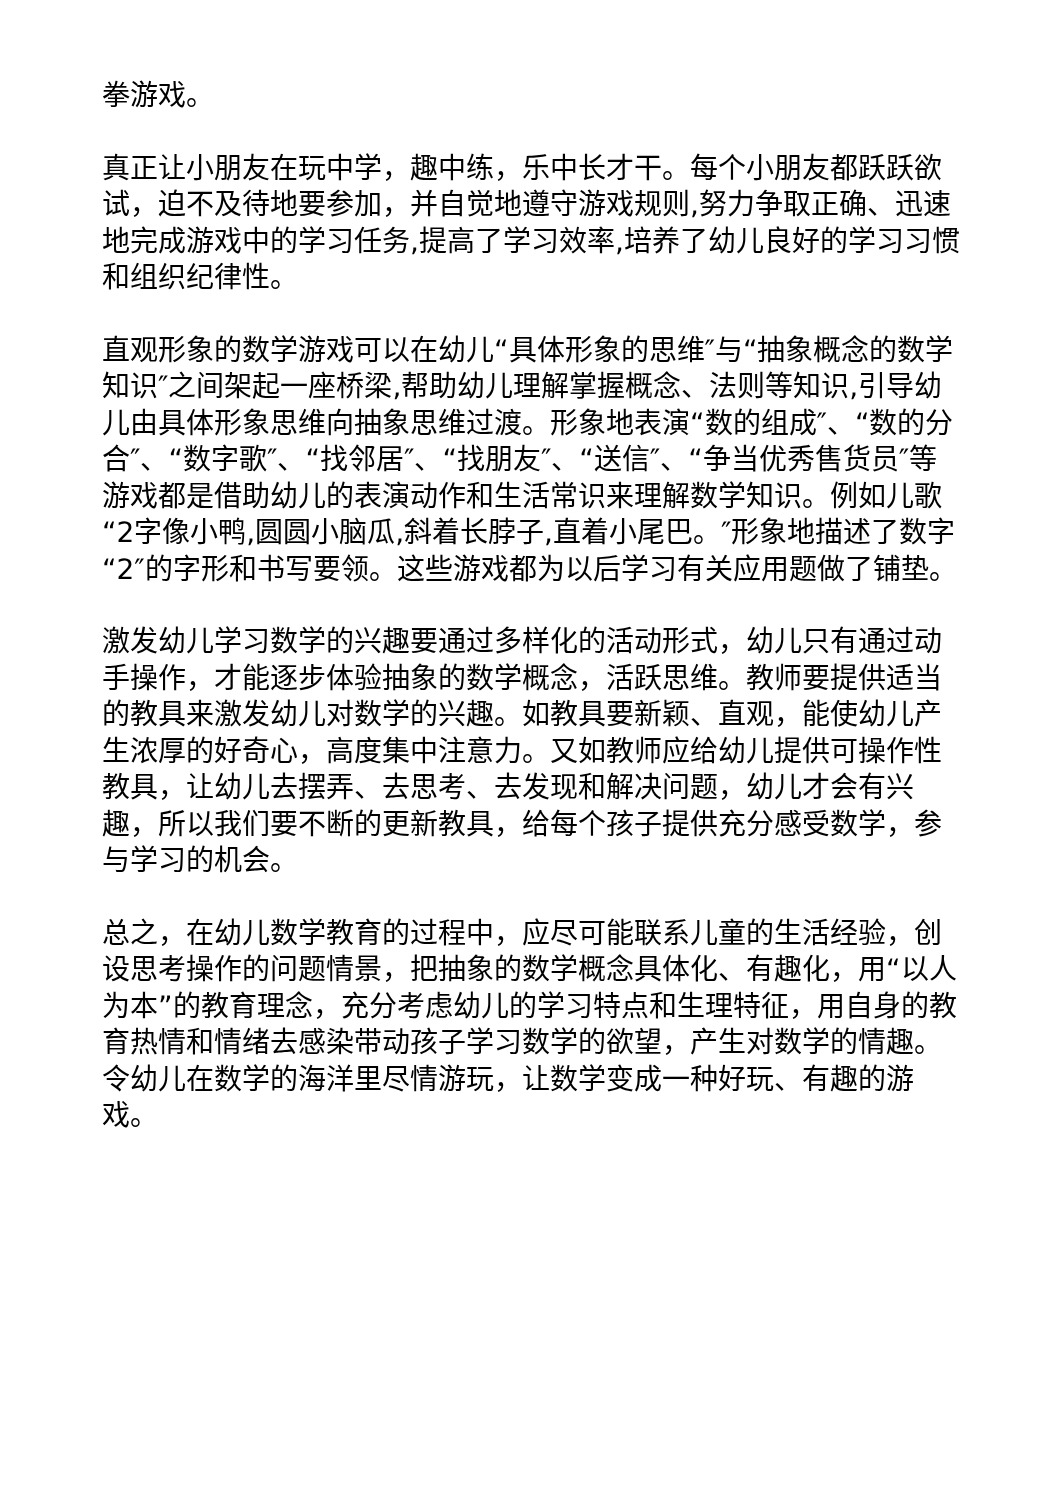拳游戏。
真正让小朋友在玩中学，趣中练，乐中长才干。每个小朋友都跃跃欲试，迫不及待地要参加，并自觉地遵守游戏规则,努力争取正确、迅速地完成游戏中的学习任务,提高了学习效率,培养了幼儿良好的学习习惯和组织纪律性。
直观形象的数学游戏可以在幼儿“具体形象的思维″与“抽象概念的数学知识″之间架起一座桥梁,帮助幼儿理解掌握概念、法则等知识,引导幼儿由具体形象思维向抽象思维过渡。形象地表演“数的组成″、“数的分合″、“数字歌″、“找邻居″、“找朋友″、“送信″、“争当优秀售货员″等游戏都是借助幼儿的表演动作和生活常识来理解数学知识。例如儿歌“2字像小鸭,圆圆小脑瓜,斜着长脖子,直着小尾巴。″形象地描述了数字“2″的字形和书写要领。这些游戏都为以后学习有关应用题做了铺垫。
激发幼儿学习数学的兴趣要通过多样化的活动形式，幼儿只有通过动手操作，才能逐步体验抽象的数学概念，活跃思维。教师要提供适当的教具来激发幼儿对数学的兴趣。如教具要新颖、直观，能使幼儿产生浓厚的好奇心，高度集中注意力。又如教师应给幼儿提供可操作性教具，让幼儿去摆弄、去思考、去发现和解决问题，幼儿才会有兴趣，所以我们要不断的更新教具，给每个孩子提供充分感受数学，参与学习的机会。
总之，在幼儿数学教育的过程中，应尽可能联系儿童的生活经验，创设思考操作的问题情景，把抽象的数学概念具体化、有趣化，用“以人为本”的教育理念，充分考虑幼儿的学习特点和生理特征，用自身的教育热情和情绪去感染带动孩子学习数学的欲望，产生对数学的情趣。令幼儿在数学的海洋里尽情游玩，让数学变成一种好玩、有趣的游戏。